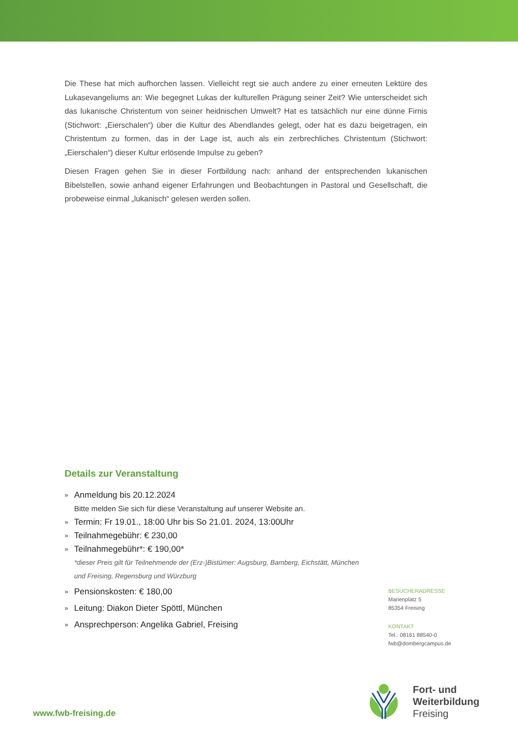Die These hat mich aufhorchen lassen. Vielleicht regt sie auch andere zu einer erneuten Lektüre des Lukasevangeliums an: Wie begegnet Lukas der kulturellen Prägung seiner Zeit? Wie unterscheidet sich das lukanische Christentum von seiner heidnischen Umwelt? Hat es tatsächlich nur eine dünne Firnis (Stichwort: „Eierschalen“) über die Kultur des Abendlandes gelegt, oder hat es dazu beigetragen, ein Christentum zu formen, das in der Lage ist, auch als ein zerbrechliches Christentum (Stichwort: „Eierschalen“) dieser Kultur erlösende Impulse zu geben?
Diesen Fragen gehen Sie in dieser Fortbildung nach: anhand der entsprechenden lukanischen Bibelstellen, sowie anhand eigener Erfahrungen und Beobachtungen in Pastoral und Gesellschaft, die probeweise einmal „lukanisch“ gelesen werden sollen.
Details zur Veranstaltung
» Anmeldung bis 20.12.2024
Bitte melden Sie sich für diese Veranstaltung auf unserer Website an.
» Termin: Fr 19.01., 18:00 Uhr bis So 21.01. 2024, 13:00Uhr
» Teilnahmegebühr: € 230,00
» Teilnahmegebühr*: € 190,00*
*dieser Preis gilt für Teilnehmende der (Erz-)Bistümer: Augsburg, Bamberg, Eichstätt, München und Freising, Regensburg und Würzburg
» Pensionskosten: € 180,00
» Leitung: Diakon Dieter Spöttl, München
» Ansprechperson: Angelika Gabriel, Freising
BESUCHERADRESSE
Marienplatz 5
85354 Freising
KONTAKT
Tel.: 08161 88540-0
fwb@dombergcampus.de
Fort- und
Weiterbildung
Freising
www.fwb-freising.de